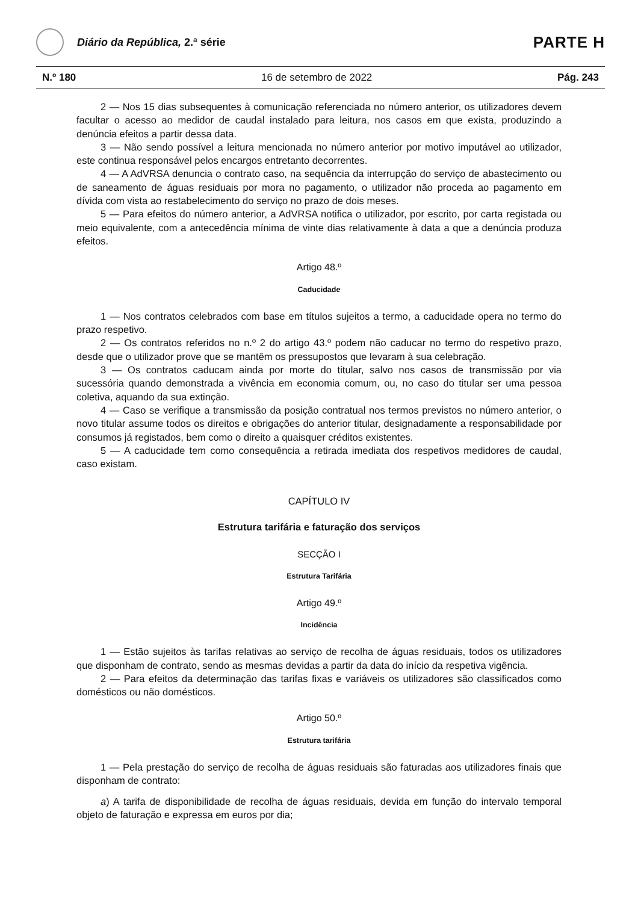Diário da República, 2.ª série
PARTE H
N.º 180 16 de setembro de 2022 Pág. 243
2 — Nos 15 dias subsequentes à comunicação referenciada no número anterior, os utilizadores devem facultar o acesso ao medidor de caudal instalado para leitura, nos casos em que exista, produzindo a denúncia efeitos a partir dessa data.
3 — Não sendo possível a leitura mencionada no número anterior por motivo imputável ao utilizador, este continua responsável pelos encargos entretanto decorrentes.
4 — A AdVRSA denuncia o contrato caso, na sequência da interrupção do serviço de abastecimento ou de saneamento de águas residuais por mora no pagamento, o utilizador não proceda ao pagamento em dívida com vista ao restabelecimento do serviço no prazo de dois meses.
5 — Para efeitos do número anterior, a AdVRSA notifica o utilizador, por escrito, por carta registada ou meio equivalente, com a antecedência mínima de vinte dias relativamente à data a que a denúncia produza efeitos.
Artigo 48.º
Caducidade
1 — Nos contratos celebrados com base em títulos sujeitos a termo, a caducidade opera no termo do prazo respetivo.
2 — Os contratos referidos no n.º 2 do artigo 43.º podem não caducar no termo do respetivo prazo, desde que o utilizador prove que se mantêm os pressupostos que levaram à sua celebração.
3 — Os contratos caducam ainda por morte do titular, salvo nos casos de transmissão por via sucessória quando demonstrada a vivência em economia comum, ou, no caso do titular ser uma pessoa coletiva, aquando da sua extinção.
4 — Caso se verifique a transmissão da posição contratual nos termos previstos no número anterior, o novo titular assume todos os direitos e obrigações do anterior titular, designadamente a responsabilidade por consumos já registados, bem como o direito a quaisquer créditos existentes.
5 — A caducidade tem como consequência a retirada imediata dos respetivos medidores de caudal, caso existam.
CAPÍTULO IV
Estrutura tarifária e faturação dos serviços
SECÇÃO I
Estrutura Tarifária
Artigo 49.º
Incidência
1 — Estão sujeitos às tarifas relativas ao serviço de recolha de águas residuais, todos os utilizadores que disponham de contrato, sendo as mesmas devidas a partir da data do início da respetiva vigência.
2 — Para efeitos da determinação das tarifas fixas e variáveis os utilizadores são classificados como domésticos ou não domésticos.
Artigo 50.º
Estrutura tarifária
1 — Pela prestação do serviço de recolha de águas residuais são faturadas aos utilizadores finais que disponham de contrato:
a) A tarifa de disponibilidade de recolha de águas residuais, devida em função do intervalo temporal objeto de faturação e expressa em euros por dia;